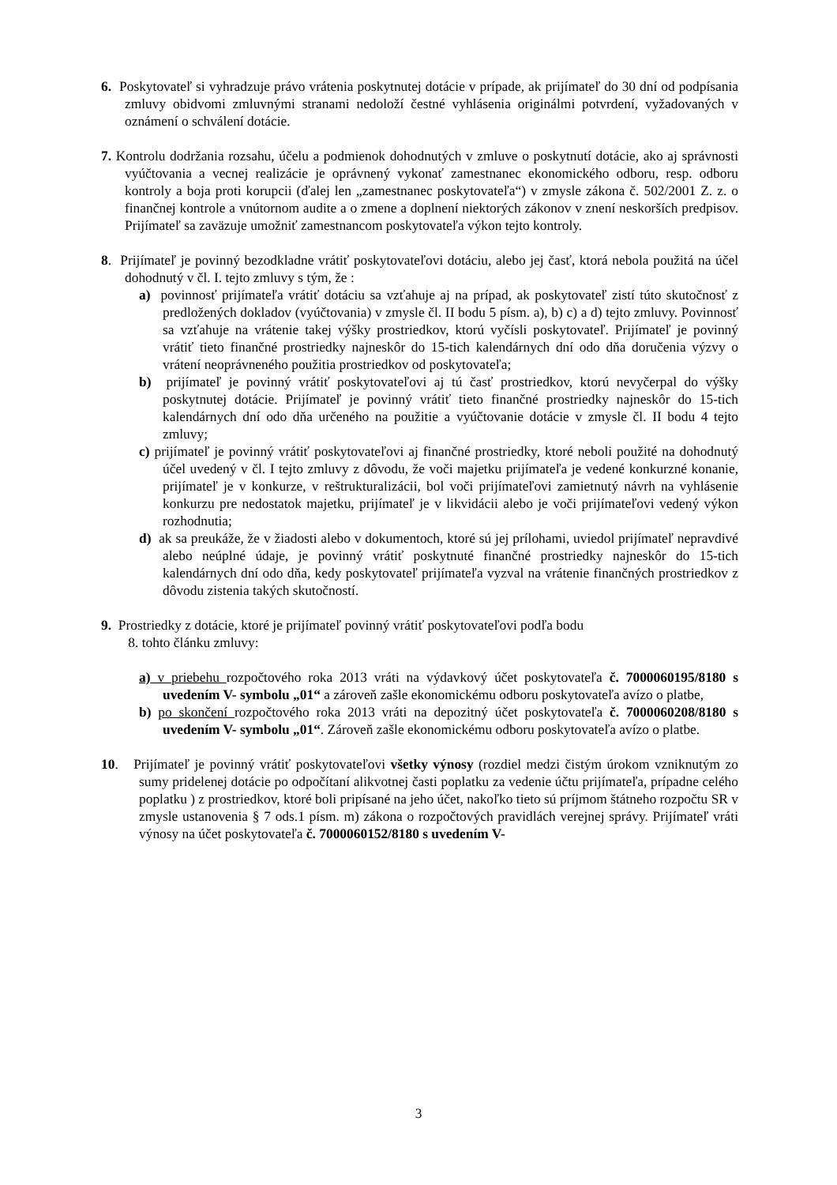6. Poskytovateľ si vyhradzuje právo vrátenia poskytnutej dotácie v prípade, ak prijímateľ do 30 dní od podpísania zmluvy obidvomi zmluvnými stranami nedoloží čestné vyhlásenia originálmi potvrdení, vyžadovaných v oznámení o schválení dotácie.
7. Kontrolu dodržania rozsahu, účelu a podmienok dohodnutých v zmluve o poskytnutí dotácie, ako aj správnosti vyúčtovania a vecnej realizácie je oprávnený vykonať zamestnanec ekonomického odboru, resp. odboru kontroly a boja proti korupcii (ďalej len „zamestnanec poskytovateľa“) v zmysle zákona č. 502/2001 Z. z. o finančnej kontrole a vnútornom audite a o zmene a doplnení niektorých zákonov v znení neskorších predpisov. Prijímateľ sa zaväzuje umožniť zamestnancom poskytovateľa výkon tejto kontroly.
8. Prijímateľ je povinný bezodkladne vrátiť poskytovateľovi dotáciu, alebo jej časť, ktorá nebola použitá na účel dohodnutý v čl. I. tejto zmluvy s tým, že :
a) povinnosť prijímateľa vrátiť dotáciu sa vzťahuje aj na prípad, ak poskytovateľ zistí túto skutočnosť z predložených dokladov (vyúčtovania) v zmysle čl. II bodu 5 písm. a), b) c) a d) tejto zmluvy. Povinnosť sa vzťahuje na vrátenie takej výšky prostriedkov, ktorú vyčísli poskytovateľ. Prijímateľ je povinný vrátiť tieto finančné prostriedky najneskôr do 15-tich kalendárnych dní odo dňa doručenia výzvy o vrátení neoprávneného použitia prostriedkov od poskytovateľa;
b) prijímateľ je povinný vrátiť poskytovateľovi aj tú časť prostriedkov, ktorú nevyčerpal do výšky poskytnutej dotácie. Prijímateľ je povinný vrátiť tieto finančné prostriedky najneskôr do 15-tich kalendárnych dní odo dňa určeného na použitie a vyúčtovanie dotácie v zmysle čl. II bodu 4 tejto zmluvy;
c) prijímateľ je povinný vrátiť poskytovateľovi aj finančné prostriedky, ktoré neboli použité na dohodnutý účel uvedený v čl. I tejto zmluvy z dôvodu, že voči majetku prijímateľa je vedené konkurzné konanie, prijímateľ je v konkurze, v reštrukturalizácii, bol voči prijímateľovi zamietnutý návrh na vyhlásenie konkurzu pre nedostatok majetku, prijímateľ je v likvidácii alebo je voči prijímateľovi vedený výkon rozhodnutia;
d) ak sa preukáže, že v žiadosti alebo v dokumentoch, ktoré sú jej prílohami, uviedol prijímateľ nepravdivé alebo neúplné údaje, je povinný vrátiť poskytnuté finančné prostriedky najneskôr do 15-tich kalendárnych dní odo dňa, kedy poskytovateľ prijímateľa vyzval na vrátenie finančných prostriedkov z dôvodu zistenia takých skutočností.
9. Prostriedky z dotácie, ktoré je prijímateľ povinný vrátiť poskytovateľovi podľa bodu
8. tohto článku zmluvy:
a) v priebehu rozpočtového roka 2013 vráti na výdavkový účet poskytovateľa č. 7000060195/8180 s uvedením V- symbolu „01“ a zároveň zašle ekonomickému odboru poskytovateľa avízo o platbe,
b) po skončení rozpočtového roka 2013 vráti na depozitný účet poskytovateľa č. 7000060208/8180 s uvedením V- symbolu „01“. Zároveň zašle ekonomickému odboru poskytovateľa avízo o platbe.
10. Prijímateľ je povinný vrátiť poskytovateľovi všetky výnosy (rozdiel medzi čistým úrokom vzniknutým zo sumy pridelenej dotácie po odpočítaní alikvotnej časti poplatku za vedenie účtu prijímateľa, prípadne celého poplatku ) z prostriedkov, ktoré boli pripísané na jeho účet, nakoľko tieto sú príjmom štátneho rozpočtu SR v zmysle ustanovenia § 7 ods.1 písm. m) zákona o rozpočtových pravidlách verejnej správy. Prijímateľ vráti výnosy na účet poskytovateľa č. 7000060152/8180 s uvedením V-
3